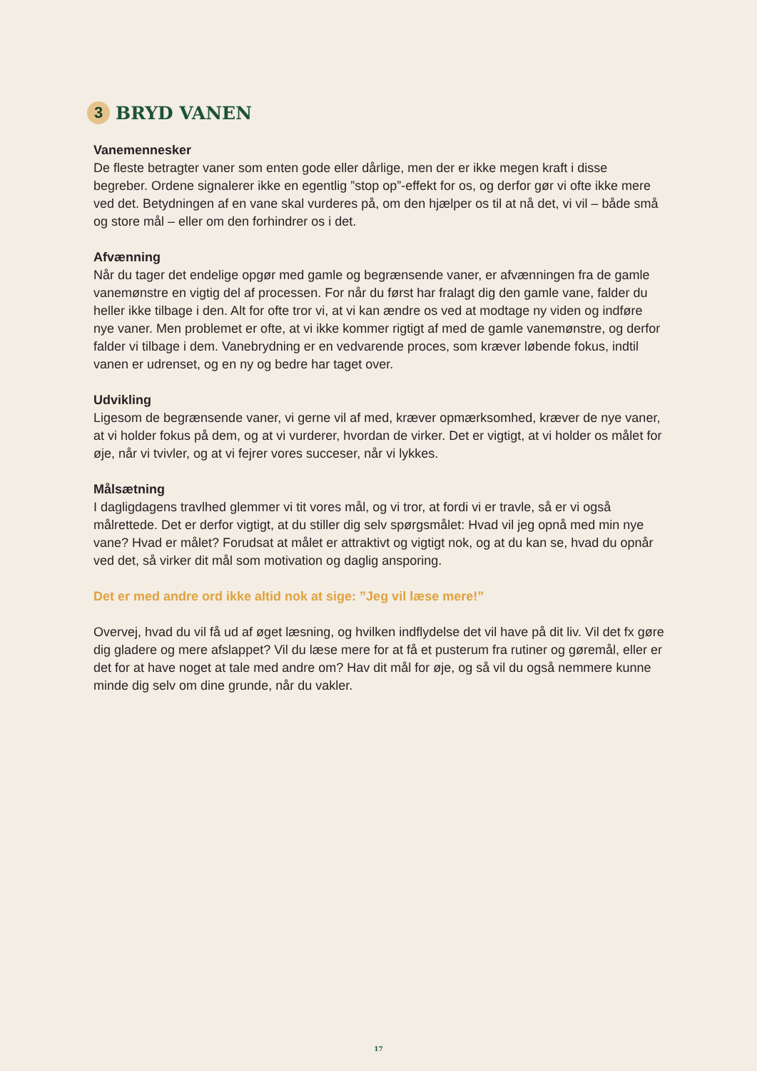3
BRYD VANEN
Vanemennesker
De fleste betragter vaner som enten gode eller dårlige, men der er ikke megen kraft i disse begreber. Ordene signalerer ikke en egentlig ”stop op”-effekt for os, og derfor gør vi ofte ikke mere ved det. Betydningen af en vane skal vurderes på, om den hjælper os til at nå det, vi vil – både små og store mål – eller om den forhindrer os i det.
Afvænning
Når du tager det endelige opgør med gamle og begrænsende vaner, er afvænningen fra de gamle vanemønstre en vigtig del af processen. For når du først har fralagt dig den gamle vane, falder du heller ikke tilbage i den. Alt for ofte tror vi, at vi kan ændre os ved at modtage ny viden og indføre nye vaner. Men problemet er ofte, at vi ikke kommer rigtigt af med de gamle vanemønstre, og derfor falder vi tilbage i dem. Vanebrydning er en vedvarende proces, som kræver løbende fokus, indtil vanen er udrenset, og en ny og bedre har taget over.
Udvikling
Ligesom de begrænsende vaner, vi gerne vil af med, kræver opmærksomhed, kræver de nye vaner, at vi holder fokus på dem, og at vi vurderer, hvordan de virker. Det er vigtigt, at vi holder os målet for øje, når vi tvivler, og at vi fejrer vores succeser, når vi lykkes.
Målsætning
I dagligdagens travlhed glemmer vi tit vores mål, og vi tror, at fordi vi er travle, så er vi også målrettede. Det er derfor vigtigt, at du stiller dig selv spørgsmålet: Hvad vil jeg opnå med min nye vane? Hvad er målet? Forudsat at målet er attraktivt og vigtigt nok, og at du kan se, hvad du opnår ved det, så virker dit mål som motivation og daglig ansporing.
Det er med andre ord ikke altid nok at sige: ”Jeg vil læse mere!”
Overvej, hvad du vil få ud af øget læsning, og hvilken indflydelse det vil have på dit liv. Vil det fx gøre dig gladere og mere afslappet? Vil du læse mere for at få et pusterum fra rutiner og gøremål, eller er det for at have noget at tale med andre om? Hav dit mål for øje, og så vil du også nemmere kunne minde dig selv om dine grunde, når du vakler.
17